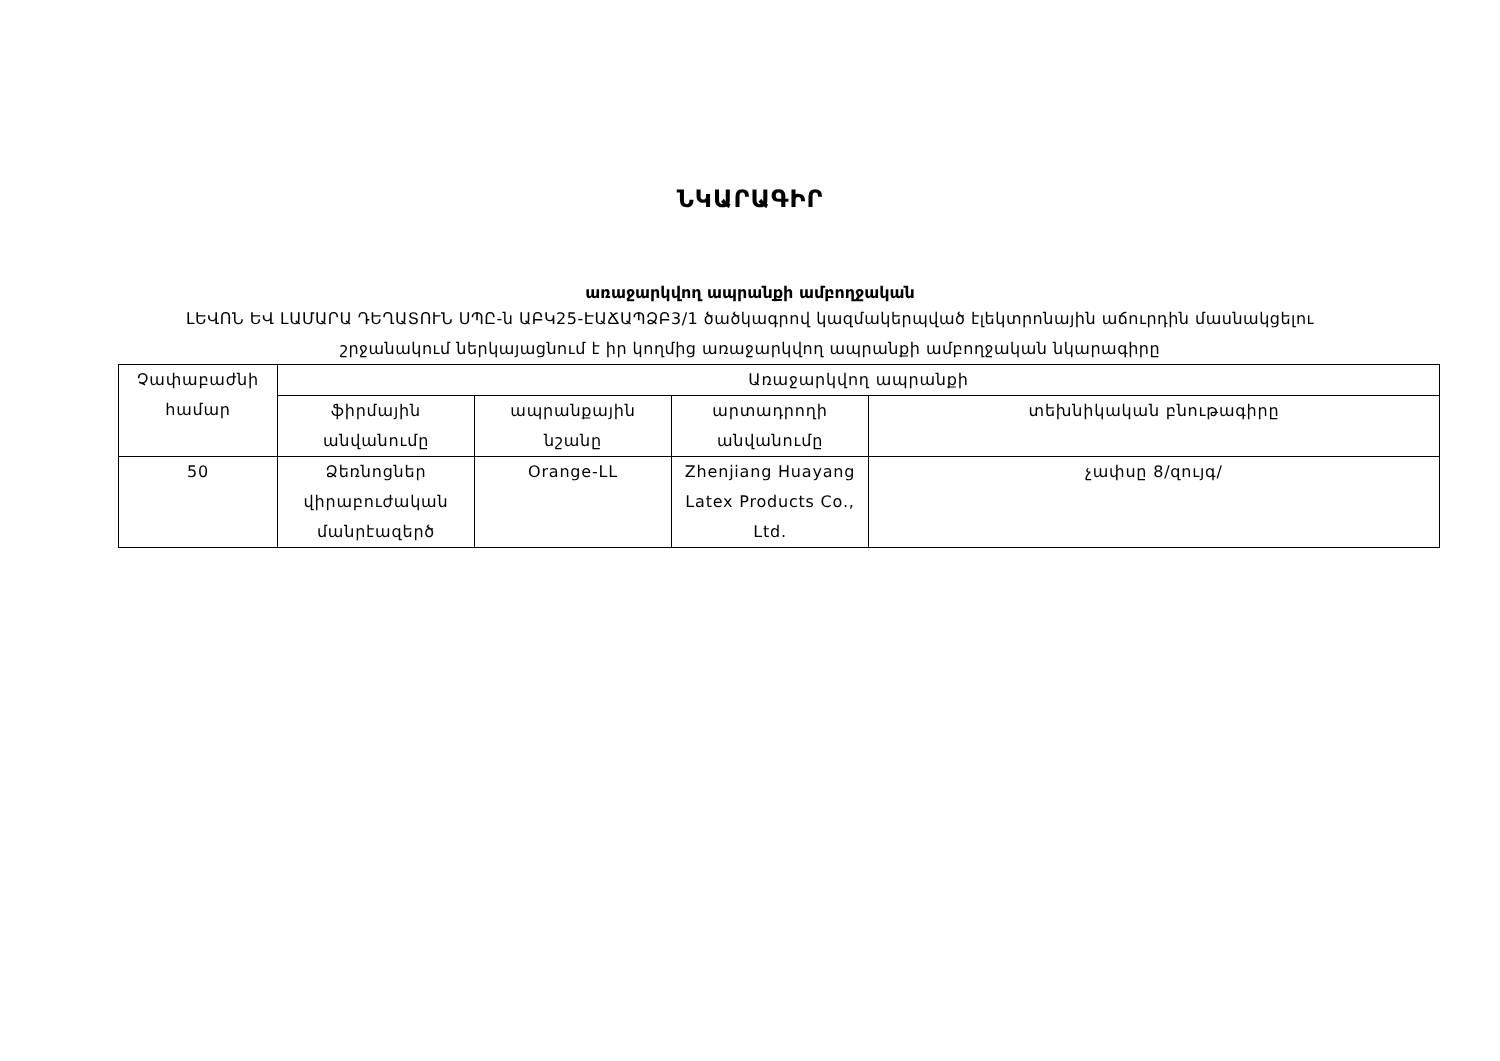ՆԿԱՐԱԳԻՐ
առաջարկվող ապրանքի ամբողջական
ԼԵՎՈՆ ԵՎ ԼԱՄԱՐԱ ԴԵՂԱՏՈՒՆ ՍՊԸ-ն ԱԲԿ25-ԷԱՃԱՊՁԲ3/1 ծածկագրով կազմակերպված էլեկտրոնային աճուրդին մասնակցելու
շրջանակում ներկայացնում է իր կողմից առաջարկվող ապրանքի ամբողջական նկարագիրը
| Չափաբաժնի համար | Առաջարկվող ապրանքի | | | |
| | ֆիրմային անվանումը | ապրանքային նշանը | արտադրողի անվանումը | տեխնիկական բնութագիրը |
| 50 | Ձեռնոցներ վիրաբուժական մանրէազերծ | Orange-LL | Zhenjiang Huayang Latex Products Co., Ltd. | չափսը 8/զույգ/ |